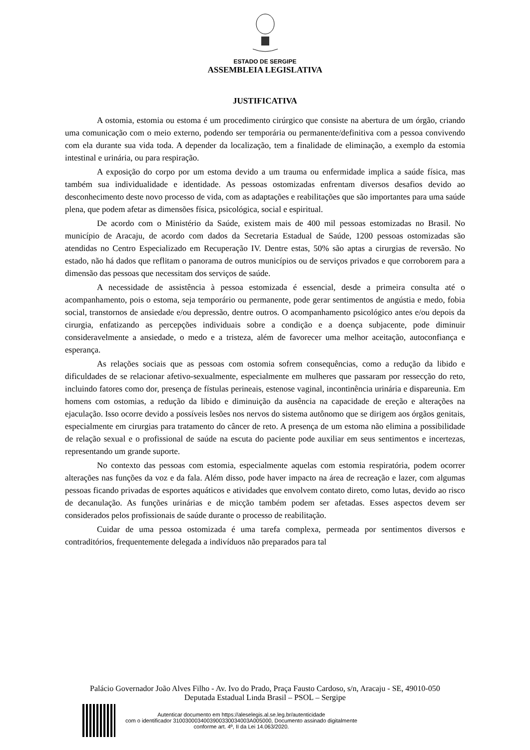ESTADO DE SERGIPE
ASSEMBLEIA LEGISLATIVA
JUSTIFICATIVA
A ostomia, estomia ou estoma é um procedimento cirúrgico que consiste na abertura de um órgão, criando uma comunicação com o meio externo, podendo ser temporária ou permanente/definitiva com a pessoa convivendo com ela durante sua vida toda. A depender da localização, tem a finalidade de eliminação, a exemplo da estomia intestinal e urinária, ou para respiração.
A exposição do corpo por um estoma devido a um trauma ou enfermidade implica a saúde física, mas também sua individualidade e identidade. As pessoas ostomizadas enfrentam diversos desafios devido ao desconhecimento deste novo processo de vida, com as adaptações e reabilitações que são importantes para uma saúde plena, que podem afetar as dimensões física, psicológica, social e espiritual.
De acordo com o Ministério da Saúde, existem mais de 400 mil pessoas estomizadas no Brasil. No município de Aracaju, de acordo com dados da Secretaria Estadual de Saúde, 1200 pessoas ostomizadas são atendidas no Centro Especializado em Recuperação IV. Dentre estas, 50% são aptas a cirurgias de reversão. No estado, não há dados que reflitam o panorama de outros municípios ou de serviços privados e que corroborem para a dimensão das pessoas que necessitam dos serviços de saúde.
A necessidade de assistência à pessoa estomizada é essencial, desde a primeira consulta até o acompanhamento, pois o estoma, seja temporário ou permanente, pode gerar sentimentos de angústia e medo, fobia social, transtornos de ansiedade e/ou depressão, dentre outros. O acompanhamento psicológico antes e/ou depois da cirurgia, enfatizando as percepções individuais sobre a condição e a doença subjacente, pode diminuir consideravelmente a ansiedade, o medo e a tristeza, além de favorecer uma melhor aceitação, autoconfiança e esperança.
As relações sociais que as pessoas com ostomia sofrem consequências, como a redução da libido e dificuldades de se relacionar afetivo-sexualmente, especialmente em mulheres que passaram por ressecção do reto, incluindo fatores como dor, presença de fístulas perineais, estenose vaginal, incontinência urinária e dispareunia. Em homens com ostomias, a redução da libido e diminuição da ausência na capacidade de ereção e alterações na ejaculação. Isso ocorre devido a possíveis lesões nos nervos do sistema autônomo que se dirigem aos órgãos genitais, especialmente em cirurgias para tratamento do câncer de reto. A presença de um estoma não elimina a possibilidade de relação sexual e o profissional de saúde na escuta do paciente pode auxiliar em seus sentimentos e incertezas, representando um grande suporte.
No contexto das pessoas com estomia, especialmente aquelas com estomia respiratória, podem ocorrer alterações nas funções da voz e da fala. Além disso, pode haver impacto na área de recreação e lazer, com algumas pessoas ficando privadas de esportes aquáticos e atividades que envolvem contato direto, como lutas, devido ao risco de decanulação. As funções urinárias e de micção também podem ser afetadas. Esses aspectos devem ser considerados pelos profissionais de saúde durante o processo de reabilitação.
Cuidar de uma pessoa ostomizada é uma tarefa complexa, permeada por sentimentos diversos e contraditórios, frequentemente delegada a indivíduos não preparados para tal
Palácio Governador João Alves Filho - Av. Ivo do Prado, Praça Fausto Cardoso, s/n, Aracaju - SE, 49010-050
Deputada Estadual Linda Brasil – PSOL – Sergipe
Autenticar documento em https://aleselegis.al.se.leg.br/autenticidade
com o identificador 3100300034003900330034003A005000, Documento assinado digitalmente
conforme art. 4º, II da Lei 14.063/2020.